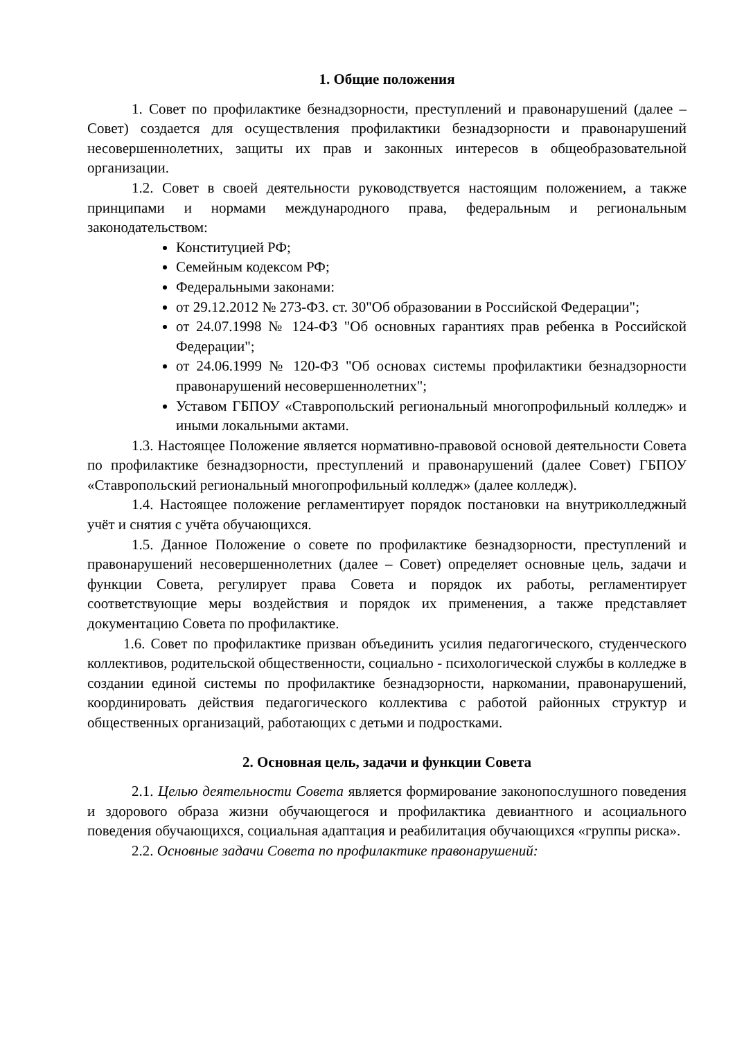1. Общие положения
1. Совет по профилактике безнадзорности, преступлений и правонарушений (далее – Совет) создается для осуществления профилактики безнадзорности и правонарушений несовершеннолетних, защиты их прав и законных интересов в общеобразовательной организации.
1.2. Совет в своей деятельности руководствуется настоящим положением, а также принципами и нормами международного права, федеральным и региональным законодательством:
Конституцией РФ;
Семейным кодексом РФ;
Федеральными законами:
от 29.12.2012 № 273-ФЗ. ст. 30"Об образовании в Российской Федерации";
от 24.07.1998 № 124-ФЗ "Об основных гарантиях прав ребенка в Российской Федерации";
от 24.06.1999 № 120-ФЗ "Об основах системы профилактики безнадзорности правонарушений несовершеннолетних";
Уставом ГБПОУ «Ставропольский региональный многопрофильный колледж» и иными локальными актами.
1.3. Настоящее Положение является нормативно-правовой основой деятельности Совета по профилактике безнадзорности, преступлений и правонарушений (далее Совет) ГБПОУ «Ставропольский региональный многопрофильный колледж» (далее колледж).
1.4. Настоящее положение регламентирует порядок постановки на внутриколледжный учёт и снятия с учёта обучающихся.
1.5. Данное Положение о совете по профилактике безнадзорности, преступлений и правонарушений несовершеннолетних (далее – Совет) определяет основные цель, задачи и функции Совета, регулирует права Совета и порядок их работы, регламентирует соответствующие меры воздействия и порядок их применения, а также представляет документацию Совета по профилактике.
1.6. Совет по профилактике призван объединить усилия педагогического, студенческого коллективов, родительской общественности, социально - психологической службы в колледже в создании единой системы по профилактике безнадзорности, наркомании, правонарушений, координировать действия педагогического коллектива с работой районных структур и общественных организаций, работающих с детьми и подростками.
2. Основная цель, задачи и функции Совета
2.1. Целью деятельности Совета является формирование законопослушного поведения и здорового образа жизни обучающегося и профилактика девиантного и асоциального поведения обучающихся, социальная адаптация и реабилитация обучающихся «группы риска».
2.2. Основные задачи Совета по профилактике правонарушений: